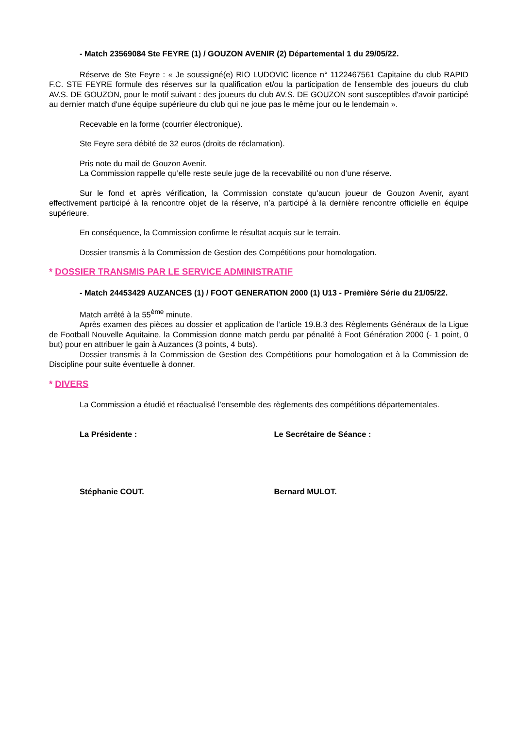- Match 23569084 Ste FEYRE (1) / GOUZON AVENIR (2) Départemental 1 du 29/05/22.
Réserve de Ste Feyre : « Je soussigné(e) RIO LUDOVIC licence n° 1122467561 Capitaine du club RAPID F.C. STE FEYRE formule des réserves sur la qualification et/ou la participation de l'ensemble des joueurs du club AV.S. DE GOUZON, pour le motif suivant : des joueurs du club AV.S. DE GOUZON sont susceptibles d'avoir participé au dernier match d'une équipe supérieure du club qui ne joue pas le même jour ou le lendemain ».
Recevable en la forme (courrier électronique).
Ste Feyre sera débité de 32 euros (droits de réclamation).
Pris note du mail de Gouzon Avenir.
La Commission rappelle qu’elle reste seule juge de la recevabilité ou non d’une réserve.
Sur le fond et après vérification, la Commission constate qu’aucun joueur de Gouzon Avenir, ayant effectivement participé à la rencontre objet de la réserve, n’a participé à la dernière rencontre officielle en équipe supérieure.
En conséquence, la Commission confirme le résultat acquis sur le terrain.
Dossier transmis à la Commission de Gestion des Compétitions pour homologation.
* DOSSIER TRANSMIS PAR LE SERVICE ADMINISTRATIF
- Match 24453429 AUZANCES (1) / FOOT GENERATION 2000 (1) U13 - Première Série du 21/05/22.
Match arrêté à la 55<sup>ème</sup> minute.
Après examen des pièces au dossier et application de l’article 19.B.3 des Règlements Généraux de la Ligue de Football Nouvelle Aquitaine, la Commission donne match perdu par pénalité à Foot Génération 2000 (- 1 point, 0 but) pour en attribuer le gain à Auzances (3 points, 4 buts).
Dossier transmis à la Commission de Gestion des Compétitions pour homologation et à la Commission de Discipline pour suite éventuelle à donner.
* DIVERS
La Commission a étudié et réactualisé l’ensemble des règlements des compétitions départementales.
La Présidente :
Stéphanie COUT.
Le Secrétaire de Séance :
Bernard MULOT.